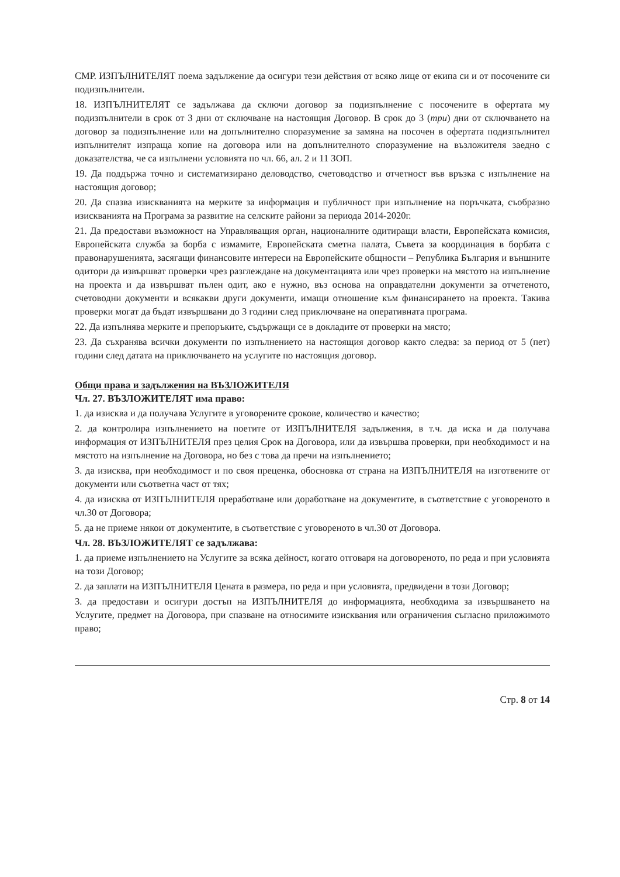СМР. ИЗПЪЛНИТЕЛЯТ поема задължение да осигури тези действия от всяко лице от екипа си и от посочените си подизпълнители.
18. ИЗПЪЛНИТЕЛЯТ се задължава да сключи договор за подизпълнение с посочените в офертата му подизпълнители в срок от 3 дни от сключване на настоящия Договор. В срок до 3 (три) дни от сключването на договор за подизпълнение или на допълнително споразумение за замяна на посочен в офертата подизпълнител изпълнителят изпраща копие на договора или на допълнителното споразумение на възложителя заедно с доказателства, че са изпълнени условията по чл. 66, ал. 2 и 11 ЗОП.
19. Да поддържа точно и систематизирано деловодство, счетоводство и отчетност във връзка с изпълнение на настоящия договор;
20. Да спазва изискванията на мерките за информация и публичност при изпълнение на поръчката, съобразно изискванията на Програма за развитие на селските райони за периода 2014-2020г.
21. Да предостави възможност на Управляващия орган, националните одитиращи власти, Европейската комисия, Европейската служба за борба с измамите, Европейската сметна палата, Съвета за координация в борбата с правонарушенията, засягащи финансовите интереси на Европейските общности – Република България и външните одитори да извършват проверки чрез разглеждане на документацията или чрез проверки на мястото на изпълнение на проекта и да извършват пълен одит, ако е нужно, въз основа на оправдателни документи за отчетеното, счетоводни документи и всякакви други документи, имащи отношение към финансирането на проекта. Такива проверки могат да бъдат извършвани до 3 години след приключване на оперативната програма.
22. Да изпълнява мерките и препоръките, съдържащи се в докладите от проверки на място;
23. Да съхранява всички документи по изпълнението на настоящия договор както следва: за период от 5 (пет) години след датата на приключването на услугите по настоящия договор.
Общи права и задължения на ВЪЗЛОЖИТЕЛЯ
Чл. 27. ВЪЗЛОЖИТЕЛЯТ има право:
1. да изисква и да получава Услугите в уговорените срокове, количество и качество;
2. да контролира изпълнението на поетите от ИЗПЪЛНИТЕЛЯ задължения, в т.ч. да иска и да получава информация от ИЗПЪЛНИТЕЛЯ през целия Срок на Договора, или да извършва проверки, при необходимост и на мястото на изпълнение на Договора, но без с това да пречи на изпълнението;
3. да изисква, при необходимост и по своя преценка, обосновка от страна на ИЗПЪЛНИТЕЛЯ на изготвените от документи или съответна част от тях;
4. да изисква от ИЗПЪЛНИТЕЛЯ преработване или доработване на документите, в съответствие с уговореното в чл.30 от Договора;
5. да не приеме някои от документите, в съответствие с уговореното в чл.30 от Договора.
Чл. 28. ВЪЗЛОЖИТЕЛЯТ се задължава:
1. да приеме изпълнението на Услугите за всяка дейност, когато отговаря на договореното, по реда и при условията на този Договор;
2. да заплати на ИЗПЪЛНИТЕЛЯ Цената в размера, по реда и при условията, предвидени в този Договор;
3. да предостави и осигури достъп на ИЗПЪЛНИТЕЛЯ до информацията, необходима за извършването на Услугите, предмет на Договора, при спазване на относимите изисквания или ограничения съгласно приложимото право;
Стр. 8 от 14